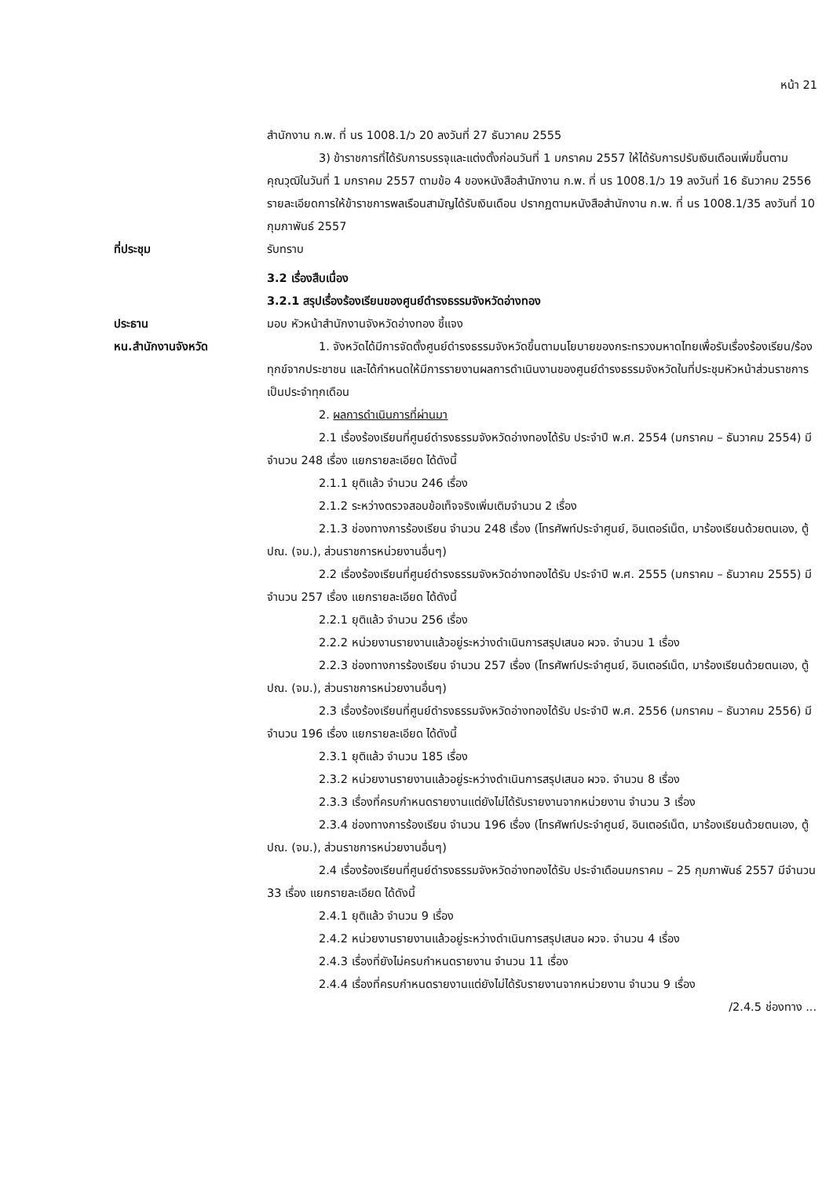หน้า 21
สำนักงาน ก.พ. ที่ นร 1008.1/ว 20 ลงวันที่ 27 ธันวาคม 2555
3) ข้าราชการที่ได้รับการบรรจุและแต่งตั้งก่อนวันที่ 1 มกราคม 2557 ให้ได้รับการปรับเงินเดือนเพิ่มขึ้นตามคุณวุฒิในวันที่ 1 มกราคม 2557 ตามข้อ 4 ของหนังสือสำนักงาน ก.พ. ที่ นร 1008.1/ว 19 ลงวันที่ 16 ธันวาคม 2556 รายละเอียดการให้ข้าราชการพลเรือนสามัญได้รับเงินเดือน ปรากฏตามหนังสือสำนักงาน ก.พ. ที่ นร 1008.1/35 ลงวันที่ 10 กุมภาพันธ์ 2557
ที่ประชุม รับทราบ
3.2 เรื่องสืบเนื่อง
3.2.1 สรุปเรื่องร้องเรียนของศูนย์ดำรงธรรมจังหวัดอ่างทอง
ประธาน มอบ หัวหน้าสำนักงานจังหวัดอ่างทอง ชี้แจง
หน.สำนักงานจังหวัด 1. จังหวัดได้มีการจัดตั้งศูนย์ดำรงธรรมจังหวัดขึ้นตามนโยบายของกระทรวงมหาดไทยเพื่อรับเรื่องร้องเรียน/ร้องทุกข์จากประชาชน และได้กำหนดให้มีการรายงานผลการดำเนินงานของศูนย์ดำรงธรรมจังหวัดในที่ประชุมหัวหน้าส่วนราชการเป็นประจำทุกเดือน
2. ผลการดำเนินการที่ผ่านมา
2.1 เรื่องร้องเรียนที่ศูนย์ดำรงธรรมจังหวัดอ่างทองได้รับ ประจำปี พ.ศ. 2554 (มกราคม – ธันวาคม 2554) มีจำนวน 248 เรื่อง แยกรายละเอียด ได้ดังนี้
2.1.1 ยุติแล้ว จำนวน 246 เรื่อง
2.1.2 ระหว่างตรวจสอบข้อเท็จจริงเพิ่มเติมจำนวน 2 เรื่อง
2.1.3 ช่องทางการร้องเรียน จำนวน 248 เรื่อง (โทรศัพท์ประจำศูนย์, อินเตอร์เน็ต, มาร้องเรียนด้วยตนเอง, ตู้ ปณ. (จม.), ส่วนราชการหน่วยงานอื่นๆ)
2.2 เรื่องร้องเรียนที่ศูนย์ดำรงธรรมจังหวัดอ่างทองได้รับ ประจำปี พ.ศ. 2555 (มกราคม – ธันวาคม 2555) มีจำนวน 257 เรื่อง แยกรายละเอียด ได้ดังนี้
2.2.1 ยุติแล้ว จำนวน 256 เรื่อง
2.2.2 หน่วยงานรายงานแล้วอยู่ระหว่างดำเนินการสรุปเสนอ ผวจ. จำนวน 1 เรื่อง
2.2.3 ช่องทางการร้องเรียน จำนวน 257 เรื่อง (โทรศัพท์ประจำศูนย์, อินเตอร์เน็ต, มาร้องเรียนด้วยตนเอง, ตู้ ปณ. (จม.), ส่วนราชการหน่วยงานอื่นๆ)
2.3 เรื่องร้องเรียนที่ศูนย์ดำรงธรรมจังหวัดอ่างทองได้รับ ประจำปี พ.ศ. 2556 (มกราคม – ธันวาคม 2556) มีจำนวน 196 เรื่อง แยกรายละเอียด ได้ดังนี้
2.3.1 ยุติแล้ว จำนวน 185 เรื่อง
2.3.2 หน่วยงานรายงานแล้วอยู่ระหว่างดำเนินการสรุปเสนอ ผวจ. จำนวน 8 เรื่อง
2.3.3 เรื่องที่ครบกำหนดรายงานแต่ยังไม่ได้รับรายงานจากหน่วยงาน จำนวน 3 เรื่อง
2.3.4 ช่องทางการร้องเรียน จำนวน 196 เรื่อง (โทรศัพท์ประจำศูนย์, อินเตอร์เน็ต, มาร้องเรียนด้วยตนเอง, ตู้ ปณ. (จม.), ส่วนราชการหน่วยงานอื่นๆ)
2.4 เรื่องร้องเรียนที่ศูนย์ดำรงธรรมจังหวัดอ่างทองได้รับ ประจำเดือนมกราคม – 25 กุมภาพันธ์ 2557 มีจำนวน 33 เรื่อง แยกรายละเอียด ได้ดังนี้
2.4.1 ยุติแล้ว จำนวน 9 เรื่อง
2.4.2 หน่วยงานรายงานแล้วอยู่ระหว่างดำเนินการสรุปเสนอ ผวจ. จำนวน 4 เรื่อง
2.4.3 เรื่องที่ยังไม่ครบกำหนดรายงาน จำนวน 11 เรื่อง
2.4.4 เรื่องที่ครบกำหนดรายงานแต่ยังไม่ได้รับรายงานจากหน่วยงาน จำนวน 9 เรื่อง
/2.4.5 ช่องทาง ...